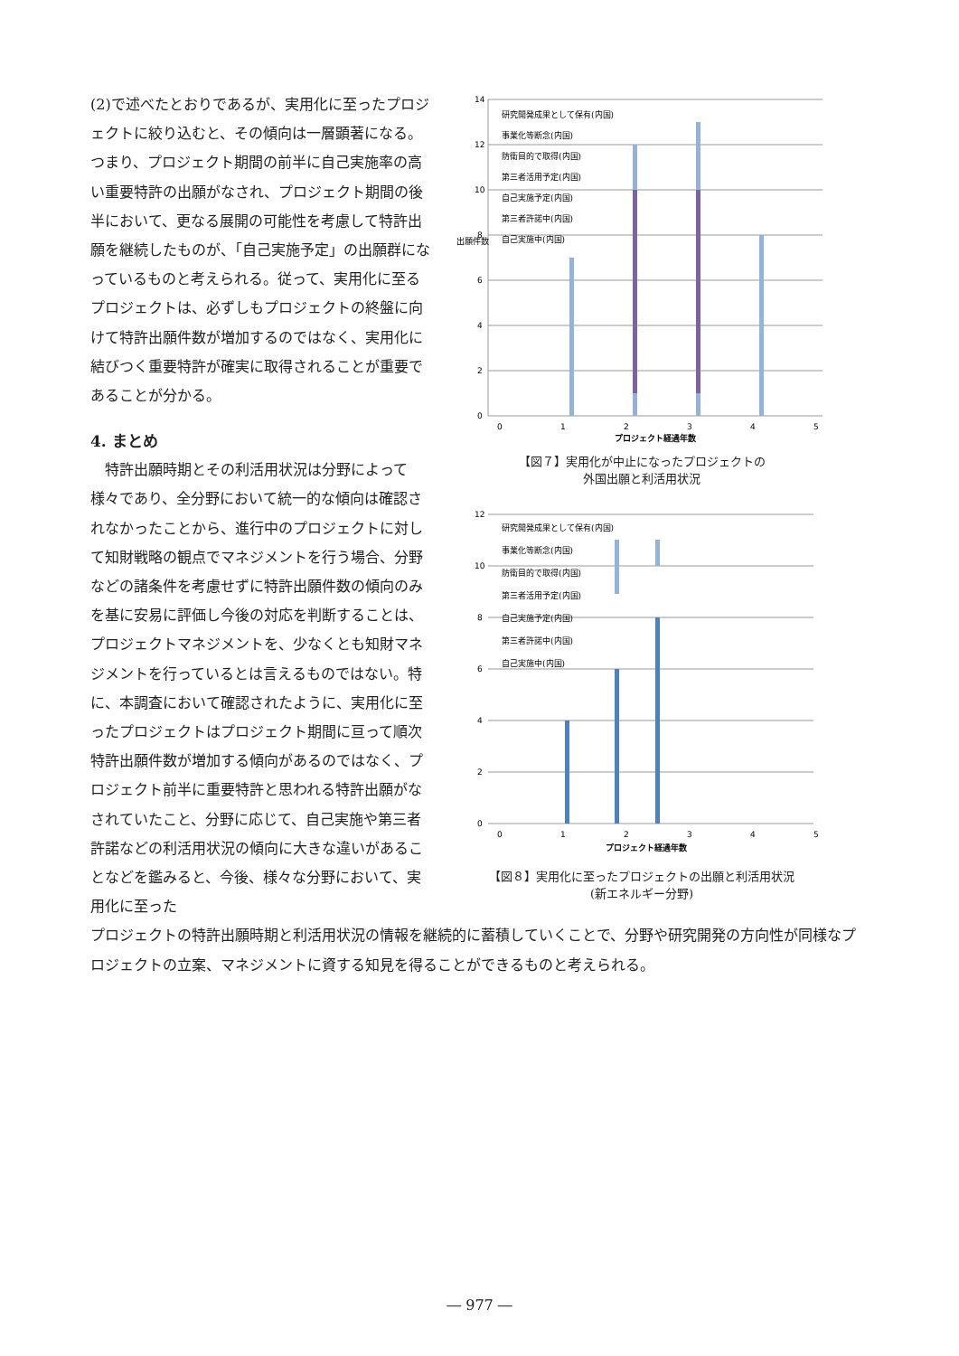(2)で述べたとおりであるが、実用化に至ったプロジェクトに絞り込むと、その傾向は一層顕著になる。つまり、プロジェクト期間の前半に自己実施率の高い重要特許の出願がなされ、プロジェクト期間の後半において、更なる展開の可能性を考慮して特許出願を継続したものが、「自己実施予定」の出願群になっているものと考えられる。従って、実用化に至るプロジェクトは、必ずしもプロジェクトの終盤に向けて特許出願件数が増加するのではなく、実用化に結びつく重要特許が確実に取得されることが重要であることが分かる。
4. まとめ
　特許出願時期とその利活用状況は分野によって様々であり、全分野において統一的な傾向は確認されなかったことから、進行中のプロジェクトに対して知財戦略の観点でマネジメントを行う場合、分野などの諸条件を考慮せずに特許出願件数の傾向のみを基に安易に評価し今後の対応を判断することは、プロジェクトマネジメントを、少なくとも知財マネジメントを行っているとは言えるものではない。特に、本調査において確認されたように、実用化に至ったプロジェクトはプロジェクト期間に亘って順次特許出願件数が増加する傾向があるのではなく、プロジェクト前半に重要特許と思われる特許出願がなされていたこと、分野に応じて、自己実施や第三者許諾などの利活用状況の傾向に大きな違いがあることなどを鑑みると、今後、様々な分野において、実用化に至った
14
12
10
8
6
4
2
0
0
1
2
3
4
5
出願件数
研究開発成果として保有(内国)
事業化等断念(内国)
防衛目的で取得(内国)
第三者活用予定(内国)
自己実施予定(内国)
第三者許諾中(内国)
自己実施中(内国)
プロジェクト経過年数
【図７】実用化が中止になったプロジェクトの
外国出願と利活用状況
12
10
8
6
4
2
0
0
1
2
3
4
5
研究開発成果として保有(内国)
事業化等断念(内国)
防衛目的で取得(内国)
第三者活用予定(内国)
自己実施予定(内国)
第三者許諾中(内国)
自己実施中(内国)
プロジェクト経過年数
【図８】実用化に至ったプロジェクトの出願と利活用状況
(新エネルギー分野)
プロジェクトの特許出願時期と利活用状況の情報を継続的に蓄積していくことで、分野や研究開発の方向性が同様なプロジェクトの立案、マネジメントに資する知見を得ることができるものと考えられる。
― 977 ―